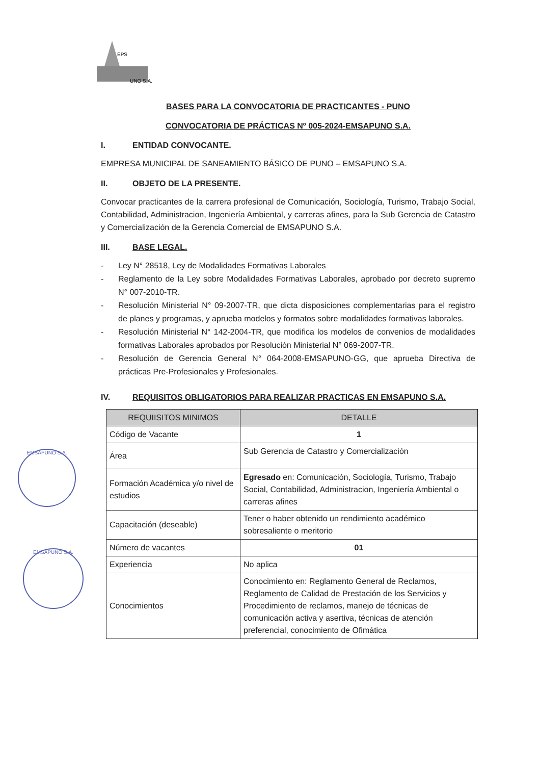EPS
UNO S.A.
EMSAPUNO S.A.
EMSAPUNO S.A.
BASES PARA LA CONVOCATORIA DE PRACTICANTES - PUNO
CONVOCATORIA DE PRÁCTICAS Nº 005-2024-EMSAPUNO S.A.
I. ENTIDAD CONVOCANTE.
EMPRESA MUNICIPAL DE SANEAMIENTO BÁSICO DE PUNO – EMSAPUNO S.A.
II. OBJETO DE LA PRESENTE.
Convocar practicantes de la carrera profesional de Comunicación, Sociología, Turismo, Trabajo Social, Contabilidad, Administracion, Ingeniería Ambiental, y carreras afines, para la Sub Gerencia de Catastro y Comercialización de la Gerencia Comercial de EMSAPUNO S.A.
III. BASE LEGAL.
Ley N° 28518, Ley de Modalidades Formativas Laborales
Reglamento de la Ley sobre Modalidades Formativas Laborales, aprobado por decreto supremo N° 007-2010-TR.
Resolución Ministerial N° 09-2007-TR, que dicta disposiciones complementarias para el registro de planes y programas, y aprueba modelos y formatos sobre modalidades formativas laborales.
Resolución Ministerial N° 142-2004-TR, que modifica los modelos de convenios de modalidades formativas Laborales aprobados por Resolución Ministerial N° 069-2007-TR.
Resolución de Gerencia General N° 064-2008-EMSAPUNO-GG, que aprueba Directiva de prácticas Pre-Profesionales y Profesionales.
IV. REQUISITOS OBLIGATORIOS PARA REALIZAR PRACTICAS EN EMSAPUNO S.A.
| REQUIISITOS MINIMOS | DETALLE |
| --- | --- |
| Código de Vacante | 1 |
| Área | Sub Gerencia de Catastro y Comercialización |
| Formación Académica y/o nivel de estudios | Egresado en: Comunicación, Sociología, Turismo, Trabajo Social, Contabilidad, Administracion, Ingeniería Ambiental o carreras afines |
| Capacitación (deseable) | Tener o haber obtenido un rendimiento académico sobresaliente o meritorio |
| Número de vacantes | 01 |
| Experiencia | No aplica |
| Conocimientos | Conocimiento en: Reglamento General de Reclamos, Reglamento de Calidad de Prestación de los Servicios y Procedimiento de reclamos, manejo de técnicas de comunicación activa y asertiva, técnicas de atención preferencial, conocimiento de Ofimática |